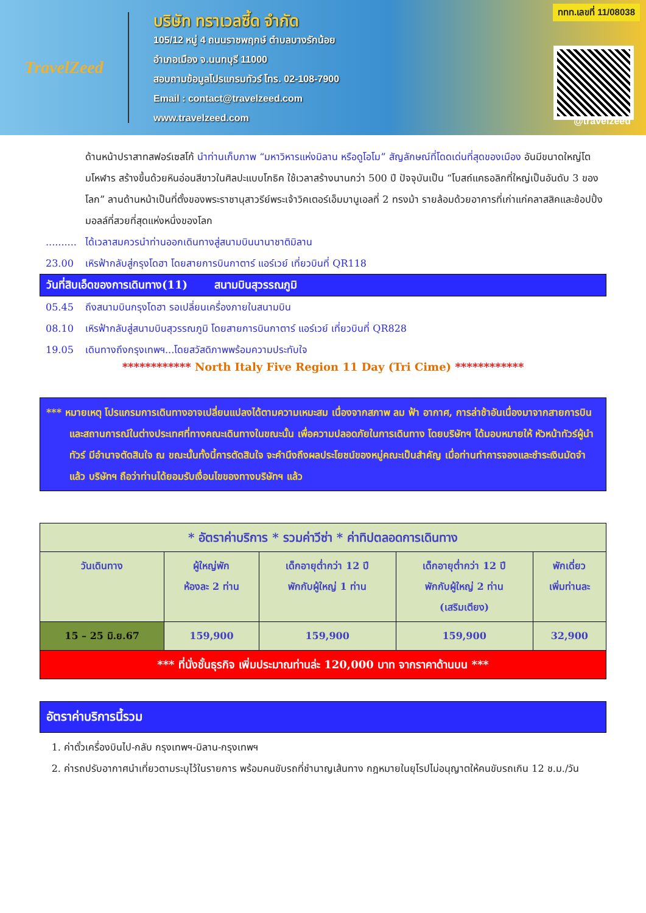TravelZeed
บริษัท ทราเวลซี้ด จำกัด
105/12 หมู่ 4 ถนนราชพฤกษ์ ตำบลบางรักน้อย
อำเภอเมือง จ.นนทบุรี 11000
สอบถามข้อมูลโปรแกรมทัวร์ โทร. 02-108-7900
Email : contact@travelzeed.com
www.travelzeed.com
ททท.เลขที่ 11/08038
@travelzeed
ด้านหน้าปราสาทสฟอร์เซสโก้ นำท่านเก็บภาพ “มหาวิหารแห่งมิลาน หรือดูโอโม” สัญลักษณ์ที่โดดเด่นที่สุดของเมือง อันมีขนาดใหญ่โตมโหฬาร สร้างขึ้นด้วยหินอ่อนสีขาวในศิลปะแบบโกธิค ใช้เวลาสร้างนานกว่า 500 ปี ปัจจุบันเป็น “โบสถ์แคธอลิกที่ใหญ่เป็นอันดับ 3 ของโลก” ลานด้านหน้าเป็นที่ตั้งของพระราชานุสาวรีย์พระเจ้าวิคเตอร์เอ็มมานูเอลที่ 2 ทรงม้า รายล้อมด้วยอาคารที่เก่าแก่คลาสสิคและช้อปปิ้งมอลล์ที่สวยที่สุดแห่งหนึ่งของโลก
.......... ได้เวลาสมควรนำท่านออกเดินทางสู่สนามบินนานาชาติมิลาน
23.00 เหิรฟ้ากลับสู่กรุงโดฮา โดยสายการบินกาตาร์ แอร์เวย์ เที่ยวบินที่ QR118
วันที่สิบเอ็ดของการเดินทาง(11) สนามบินสุวรรณภูมิ
05.45 ถึงสนามบินกรุงโดฮา รอเปลี่ยนเครื่องภายในสนามบิน
08.10 เหิรฟ้ากลับสู่สนามบินสุวรรณภูมิ โดยสายการบินกาตาร์ แอร์เวย์ เที่ยวบินที่ QR828
19.05 เดินทางถึงกรุงเทพฯ...โดยสวัสดิภาพพร้อมความประทับใจ
************ North Italy Five Region 11 Day (Tri Cime) ************
*** หมายเหตุ โปรแกรมการเดินทางอาจเปลี่ยนแปลงได้ตามความเหมะสม เนื่องจากสภาพ ลม ฟ้า อากาศ, การล่าช้าอันเนื่องมาจากสายการบิน และสถานการณ์ในต่างประเทศที่ทางคณะเดินทางในขณะนั้น เพื่อความปลอดภัยในการเดินทาง โดยบริษัทฯ ได้มอบหมายให้ หัวหน้าทัวร์ผู้นำทัวร์ มีอำนาจตัดสินใจ ณ ขณะนั้นทั้งนี้การตัดสินใจ จะคำนึงถึงผลประโยชน์ของหมู่คณะเป็นสำคัญ เมื่อท่านทำการจองและชำระเงินมัดจำแล้ว บริษัทฯ ถือว่าท่านได้ยอมรับเงื่อนไขของทางบริษัทฯ แล้ว
| * อัตราค่าบริการ * รวมค่าวีซ่า * ค่าทิปตลอดการเดินทาง | | | | |
| --- | --- | --- | --- | --- |
| วันเดินทาง | ผู้ใหญ่พัก ห้องละ 2 ท่าน | เด็กอายุต่ำกว่า 12 ปี พักกับผู้ใหญ่ 1 ท่าน | เด็กอายุต่ำกว่า 12 ปี พักกับผู้ใหญ่ 2 ท่าน (เสริมเตียง) | พักเดี่ยว เพิ่มท่านละ |
| 15 – 25 มิ.ย.67 | 159,900 | 159,900 | 159,900 | 32,900 |
| *** ที่นั่งชั้นธุรกิจ เพิ่มประมาณท่านล่ะ 120,000 บาท จากราคาด้านบน *** | | | | |
อัตราค่าบริการนี้รวม
1. ค่าตั๋วเครื่องบินไป-กลับ กรุงเทพฯ-มิลาน-กรุงเทพฯ
2. ค่ารถปรับอากาศนำเที่ยวตามระบุไว้ในรายการ พร้อมคนขับรถที่ชำนาญเส้นทาง กฎหมายในยุโรปไม่อนุญาตให้คนขับรถเกิน 12 ช.ม./วัน